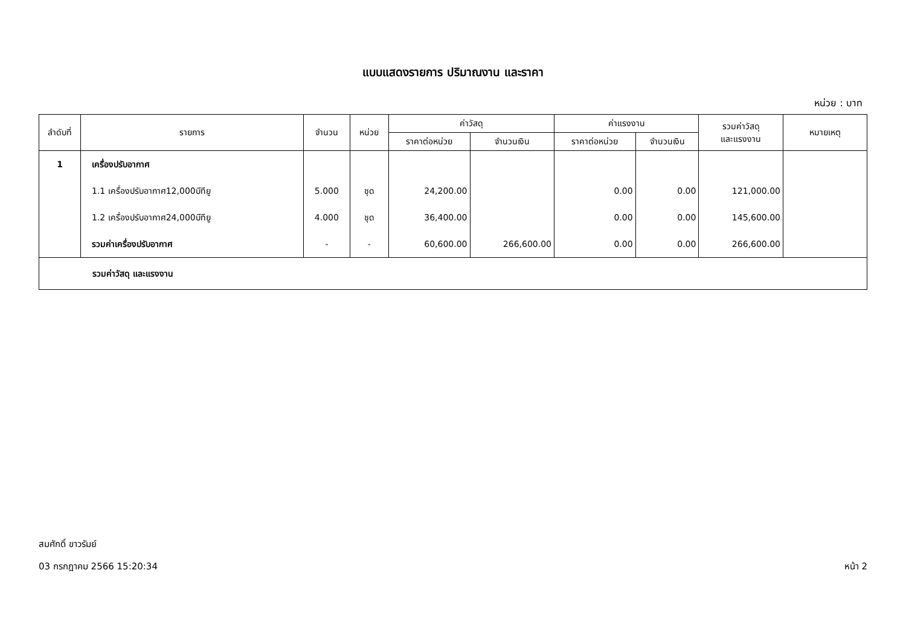แบบแสดงรายการ ปริมาณงาน และราคา
หน่วย : บาท
| ลำดับที่ | รายการ | จำนวน | หน่วย | ค่าวัสดุ | | ค่าแรงงาน | | รวมค่าวัสดุ และแรงงาน | หมายเหตุ |
| --- | --- | --- | --- | --- | --- | --- | --- | --- | --- |
| | | | | ราคาต่อหน่วย | จำนวนเงิน | ราคาต่อหน่วย | จำนวนเงิน | | |
| 1 | เครื่องปรับอากาศ | | | | | | | | |
| | 1.1 เครื่องปรับอากาศ12,000บีทียู | 5.000 | ชุด | 24,200.00 | | 0.00 | 0.00 | 121,000.00 | |
| | 1.2 เครื่องปรับอากาศ24,000บีทียู | 4.000 | ชุด | 36,400.00 | | 0.00 | 0.00 | 145,600.00 | |
| | รวมค่าเครื่องปรับอากาศ | - | - | 60,600.00 | 266,600.00 | 0.00 | 0.00 | 266,600.00 | |
| รวมค่าวัสดุ และแรงงาน | | | | | | | | | |
สมศักดิ์ ขาวรัมย์
03 กรกฎาคม 2566 15:20:34 หน้า 2